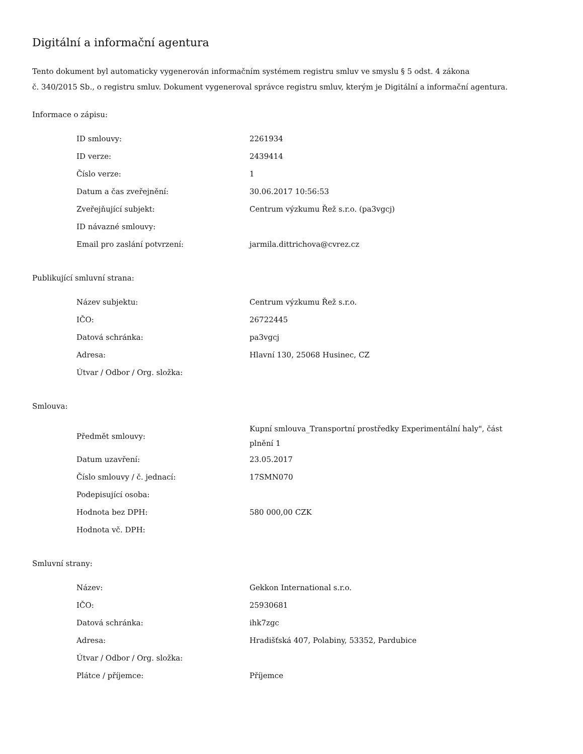Digitální a informační agentura
Tento dokument byl automaticky vygenerován informačním systémem registru smluv ve smyslu § 5 odst. 4 zákona
č. 340/2015 Sb., o registru smluv. Dokument vygeneroval správce registru smluv, kterým je Digitální a informační agentura.
Informace o zápisu:
| ID smlouvy: | 2261934 |
| ID verze: | 2439414 |
| Číslo verze: | 1 |
| Datum a čas zveřejnění: | 30.06.2017 10:56:53 |
| Zveřejňující subjekt: | Centrum výzkumu Řež s.r.o. (pa3vgcj) |
| ID návazné smlouvy: | |
| Email pro zaslání potvrzení: | jarmila.dittrichova@cvrez.cz |
Publikující smluvní strana:
| Název subjektu: | Centrum výzkumu Řež s.r.o. |
| IČO: | 26722445 |
| Datová schránka: | pa3vgcj |
| Adresa: | Hlavní 130, 25068 Husinec, CZ |
| Útvar / Odbor / Org. složka: | |
Smlouva:
| Předmět smlouvy: | Kupní smlouva_Transportní prostředky Experimentální haly", část plnění 1 |
| Datum uzavření: | 23.05.2017 |
| Číslo smlouvy / č. jednací: | 17SMN070 |
| Podepisující osoba: | |
| Hodnota bez DPH: | 580 000,00 CZK |
| Hodnota vč. DPH: | |
Smluvní strany:
| Název: | Gekkon International s.r.o. |
| IČO: | 25930681 |
| Datová schránka: | ihk7zgc |
| Adresa: | Hradišťská 407, Polabiny, 53352, Pardubice |
| Útvar / Odbor / Org. složka: | |
| Plátce / příjemce: | Příjemce |